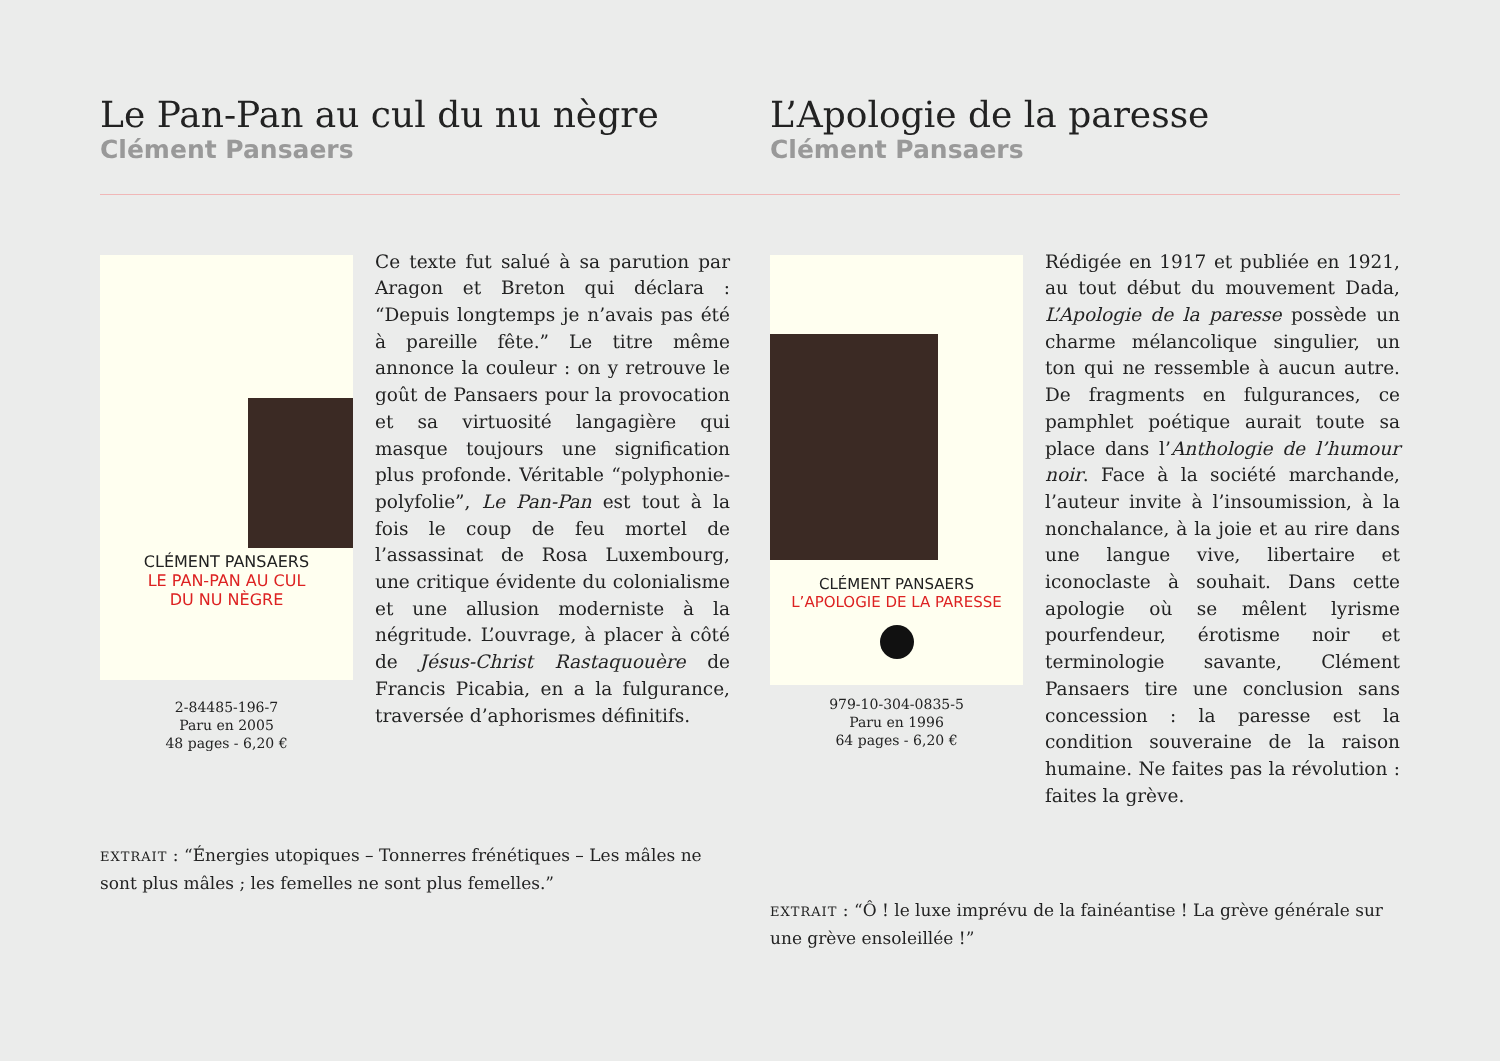Le Pan-Pan au cul du nu nègre
Clément Pansaers
L’Apologie de la paresse
Clément Pansaers
CLÉMENT PANSAERS
LE PAN-PAN AU CUL
DU NU NÈGRE
2-84485-196-7
Paru en 2005
48 pages - 6,20 €
Ce texte fut salué à sa parution par Aragon et Breton qui déclara : “Depuis longtemps je n’avais pas été à pareille fête.” Le titre même annonce la couleur : on y retrouve le goût de Pansaers pour la provocation et sa virtuosité langagière qui masque toujours une signification plus profonde. Véritable “polyphonie-polyfolie”, Le Pan-Pan est tout à la fois le coup de feu mortel de l’assassinat de Rosa Luxembourg, une critique évidente du colonialisme et une allusion moderniste à la négritude. L’ouvrage, à placer à côté de Jésus-Christ Rastaquouère de Francis Picabia, en a la fulgurance, traversée d’aphorismes définitifs.
EXTRAIT : “Énergies utopiques – Tonnerres frénétiques – Les mâles ne sont plus mâles ; les femelles ne sont plus femelles.”
CLÉMENT PANSAERS
L’APOLOGIE DE LA PARESSE
979-10-304-0835-5
Paru en 1996
64 pages - 6,20 €
Rédigée en 1917 et publiée en 1921, au tout début du mouvement Dada, L’Apologie de la paresse possède un charme mélancolique singulier, un ton qui ne ressemble à aucun autre. De fragments en fulgurances, ce pamphlet poétique aurait toute sa place dans l’Anthologie de l’humour noir. Face à la société marchande, l’auteur invite à l’insoumission, à la nonchalance, à la joie et au rire dans une langue vive, libertaire et iconoclaste à souhait. Dans cette apologie où se mêlent lyrisme pourfendeur, érotisme noir et terminologie savante, Clément Pansaers tire une conclusion sans concession : la paresse est la condition souveraine de la raison humaine. Ne faites pas la révolution : faites la grève.
EXTRAIT : “Ô ! le luxe imprévu de la fainéantise ! La grève générale sur une grève ensoleillée !”